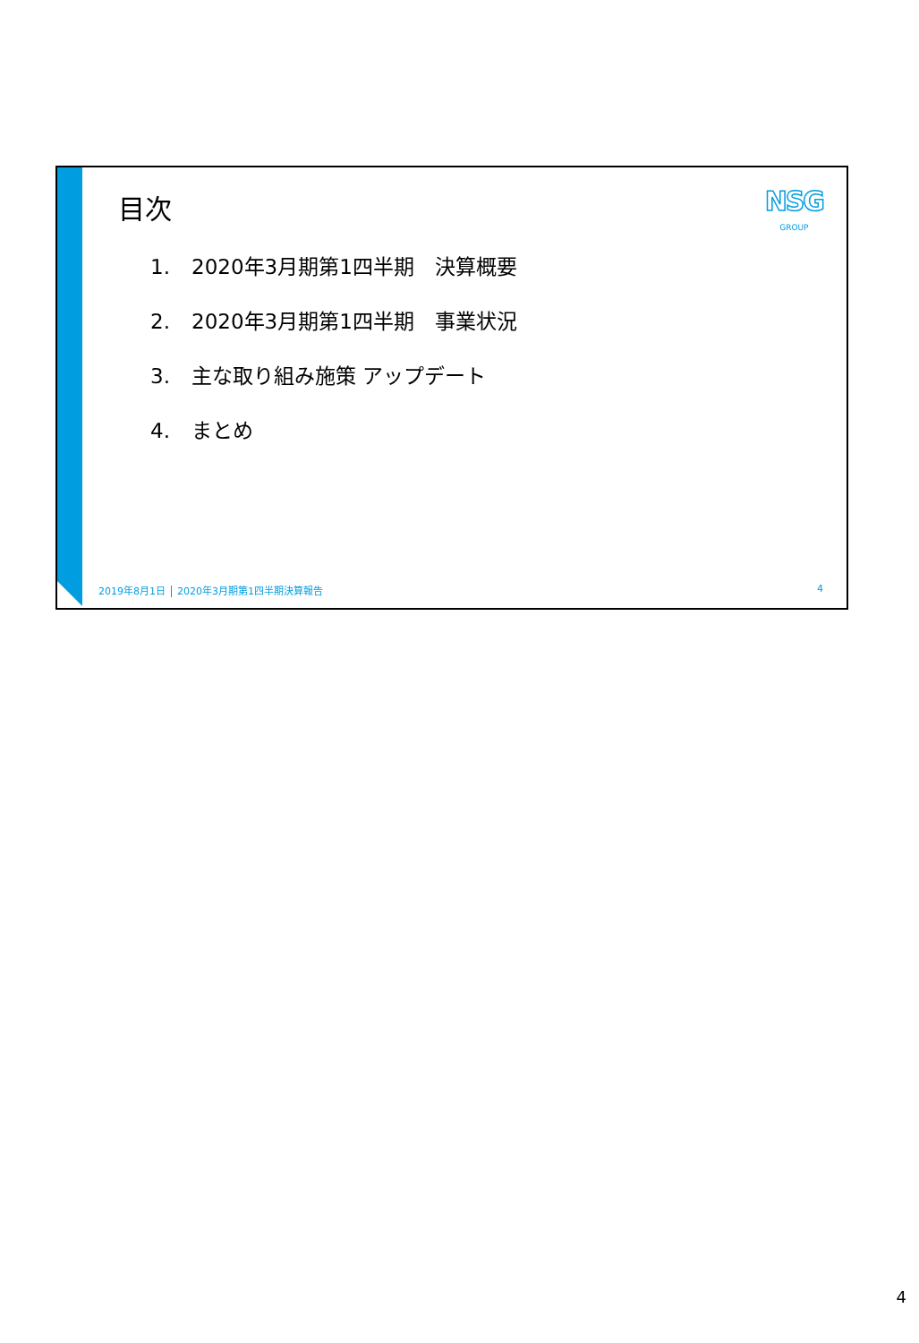目次 NSG
GROUP
1. 2020年3月期第1四半期　決算概要
2. 2020年3月期第1四半期　事業状況
3. 主な取り組み施策 アップデート
4. まとめ
2019年8月1日 2020年3月期第1四半期決算報告 4
4